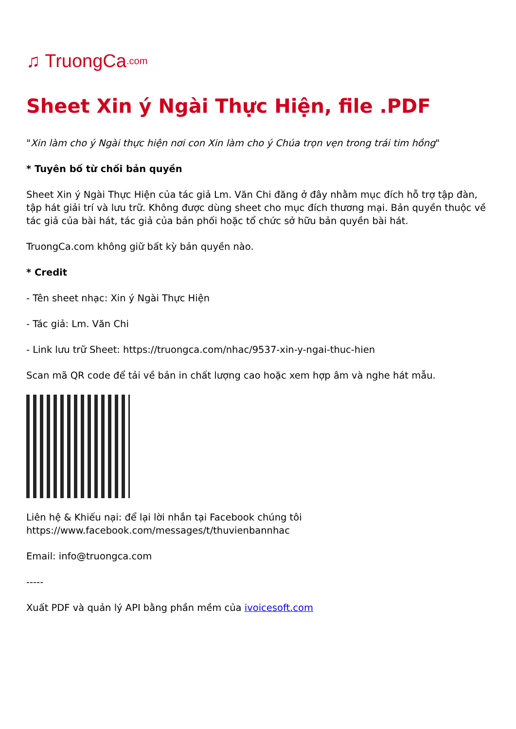♫ TruongCa.com
Sheet Xin ý Ngài Thực Hiện, file .PDF
"Xin làm cho ý Ngài thực hiện nơi con Xin làm cho ý Chúa trọn vẹn trong trái tim hồng"
* Tuyên bố từ chối bản quyền
Sheet Xin ý Ngài Thực Hiện của tác giả Lm. Văn Chi đăng ở đây nhằm mục đích hỗ trợ tập đàn, tập hát giải trí và lưu trữ. Không được dùng sheet cho mục đích thương mại. Bản quyền thuộc về tác giả của bài hát, tác giả của bản phối hoặc tổ chức sở hữu bản quyền bài hát.
TruongCa.com không giữ bất kỳ bản quyền nào.
* Credit
- Tên sheet nhạc: Xin ý Ngài Thực Hiện
- Tác giả: Lm. Văn Chi
- Link lưu trữ Sheet: https://truongca.com/nhac/9537-xin-y-ngai-thuc-hien
Scan mã QR code để tải về bản in chất lượng cao hoặc xem hợp âm và nghe hát mẫu.
Liên hệ & Khiếu nại: để lại lời nhắn tại Facebook chúng tôi https://www.facebook.com/messages/t/thuvienbannhac
Email: info@truongca.com
-----
Xuất PDF và quản lý API bằng phần mềm của ivoicesoft.com